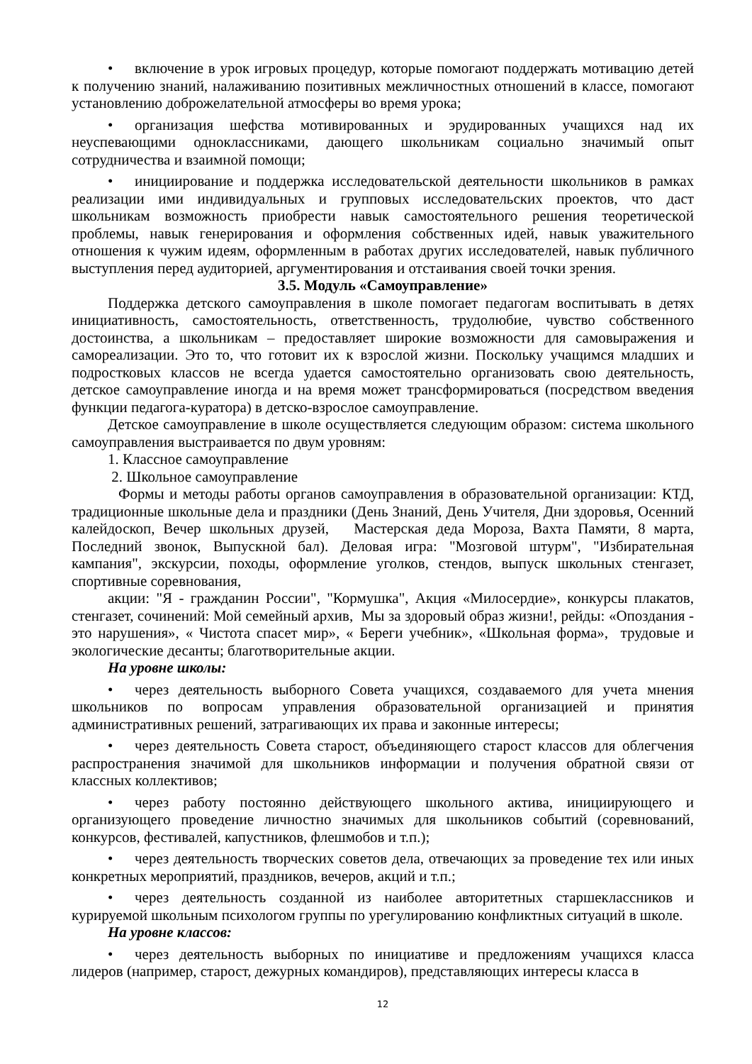• включение в урок игровых процедур, которые помогают поддержать мотивацию детей к получению знаний, налаживанию позитивных межличностных отношений в классе, помогают установлению доброжелательной атмосферы во время урока;
• организация шефства мотивированных и эрудированных учащихся над их неуспевающими одноклассниками, дающего школьникам социально значимый опыт сотрудничества и взаимной помощи;
• инициирование и поддержка исследовательской деятельности школьников в рамках реализации ими индивидуальных и групповых исследовательских проектов, что даст школьникам возможность приобрести навык самостоятельного решения теоретической проблемы, навык генерирования и оформления собственных идей, навык уважительного отношения к чужим идеям, оформленным в работах других исследователей, навык публичного выступления перед аудиторией, аргументирования и отстаивания своей точки зрения.
3.5. Модуль «Самоуправление»
Поддержка детского самоуправления в школе помогает педагогам воспитывать в детях инициативность, самостоятельность, ответственность, трудолюбие, чувство собственного достоинства, а школьникам – предоставляет широкие возможности для самовыражения и самореализации. Это то, что готовит их к взрослой жизни. Поскольку учащимся младших и подростковых классов не всегда удается самостоятельно организовать свою деятельность, детское самоуправление иногда и на время может трансформироваться (посредством введения функции педагога-куратора) в детско-взрослое самоуправление.
Детское самоуправление в школе осуществляется следующим образом: система школьного самоуправления выстраивается по двум уровням:
1. Классное самоуправление
2. Школьное самоуправление
Формы и методы работы органов самоуправления в образовательной организации: КТД, традиционные школьные дела и праздники (День Знаний, День Учителя, Дни здоровья, Осенний калейдоскоп, Вечер школьных друзей, Мастерская деда Мороза, Вахта Памяти, 8 марта, Последний звонок, Выпускной бал). Деловая игра: "Мозговой штурм", "Избирательная кампания", экскурсии, походы, оформление уголков, стендов, выпуск школьных стенгазет, спортивные соревнования,
акции: "Я - гражданин России", "Кормушка", Акция «Милосердие», конкурсы плакатов, стенгазет, сочинений: Мой семейный архив, Мы за здоровый образ жизни!, рейды: «Опоздания - это нарушения», « Чистота спасет мир», « Береги учебник», «Школьная форма», трудовые и экологические десанты; благотворительные акции.
На уровне школы:
• через деятельность выборного Совета учащихся, создаваемого для учета мнения школьников по вопросам управления образовательной организацией и принятия административных решений, затрагивающих их права и законные интересы;
• через деятельность Совета старост, объединяющего старост классов для облегчения распространения значимой для школьников информации и получения обратной связи от классных коллективов;
• через работу постоянно действующего школьного актива, инициирующего и организующего проведение личностно значимых для школьников событий (соревнований, конкурсов, фестивалей, капустников, флешмобов и т.п.);
• через деятельность творческих советов дела, отвечающих за проведение тех или иных конкретных мероприятий, праздников, вечеров, акций и т.п.;
• через деятельность созданной из наиболее авторитетных старшеклассников и курируемой школьным психологом группы по урегулированию конфликтных ситуаций в школе.
На уровне классов:
• через деятельность выборных по инициативе и предложениям учащихся класса лидеров (например, старост, дежурных командиров), представляющих интересы класса в
12